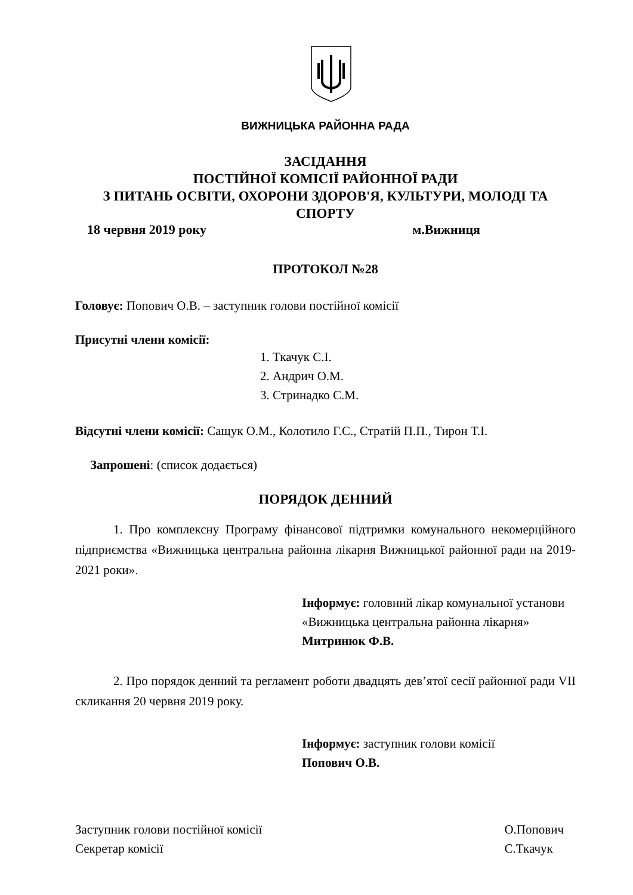ВИЖНИЦЬКА РАЙОННА РАДА
ЗАСІДАННЯ
ПОСТІЙНОЇ КОМІСІЇ РАЙОННОЇ РАДИ
З ПИТАНЬ ОСВІТИ, ОХОРОНИ ЗДОРОВ'Я, КУЛЬТУРИ, МОЛОДІ ТА СПОРТУ
18 червня 2019 року м.Вижниця
ПРОТОКОЛ №28
Головує: Попович О.В. – заступник голови постійної комісії
Присутні члени комісії:
1. Ткачук С.І.
2. Андрич О.М.
3. Стринадко С.М.
Відсутні члени комісії: Сащук О.М., Колотило Г.С., Стратій П.П., Тирон Т.І.
Запрошені: (список додається)
ПОРЯДОК ДЕННИЙ
1. Про комплексну Програму фінансової підтримки комунального некомерційного підприємства «Вижницька центральна районна лікарня Вижницької районної ради на 2019-2021 роки».
Інформує: головний лікар комунальної установи «Вижницька центральна районна лікарня»
Митринюк Ф.В.
2. Про порядок денний та регламент роботи двадцять дев’ятої сесії районної ради VII скликання 20 червня 2019 року.
Інформує: заступник голови комісії
Попович О.В.
Заступник голови постійної комісії
Секретар комісії О.Попович
С.Ткачук